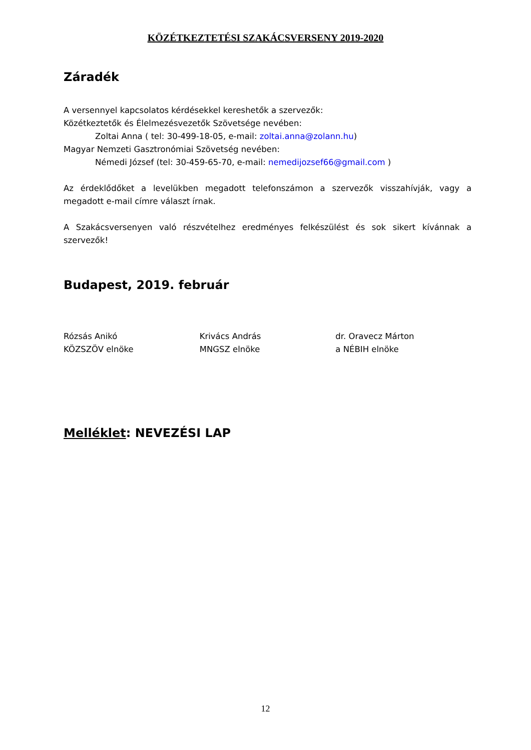KÖZÉTKEZTETÉSI SZAKÁCSVERSENY 2019-2020
Záradék
A versennyel kapcsolatos kérdésekkel kereshetők a szervezők:
Közétkeztetők és Élelmezésvezetők Szövetsége nevében:
Zoltai Anna ( tel: 30-499-18-05, e-mail: zoltai.anna@zolann.hu)
Magyar Nemzeti Gasztronómiai Szövetség nevében:
Némedi József (tel: 30-459-65-70, e-mail: nemedijozsef66@gmail.com )
Az érdeklődőket a levelükben megadott telefonszámon a szervezők visszahívják, vagy a megadott e-mail címre választ írnak.
A Szakácsversenyen való részvételhez eredményes felkészülést és sok sikert kívánnak a szervezők!
Budapest, 2019. február
Rózsás Anikó
KÖZSZÖV elnöke
Krivács András
MNGSZ elnöke
dr. Oravecz Márton
a NÉBIH elnöke
Melléklet: NEVEZÉSI LAP
12